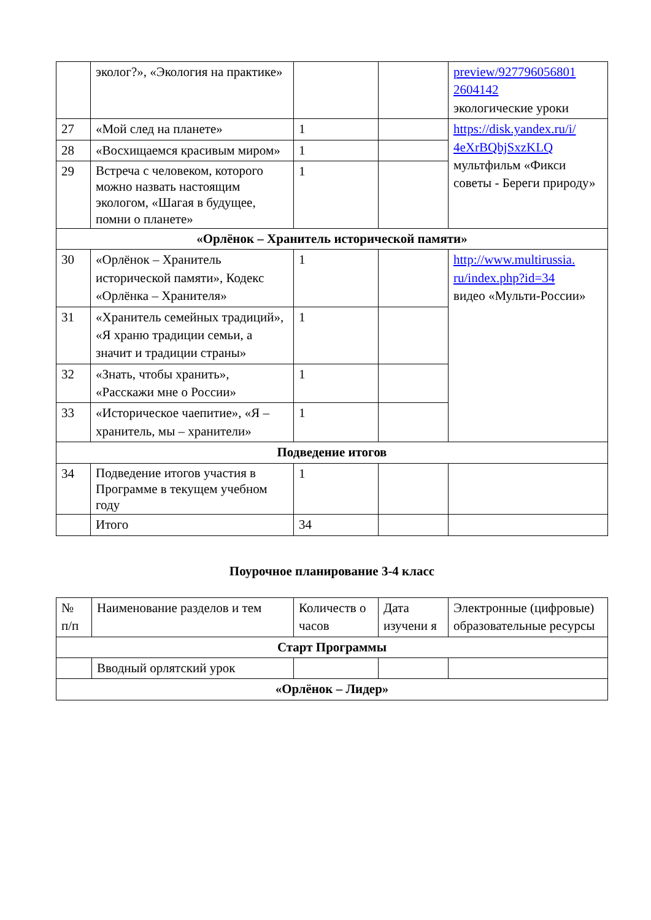| | эколог?», «Экология на практике» | | | preview/927796056801 2604142 экологические уроки |
| 27 | «Мой след на планете» | 1 | | https://disk.yandex.ru/i/ 4eXrBQbjSxzKLQ мультфильм «Фикси советы - Береги природу» |
| 28 | «Восхищаемся красивым миром» | 1 | | |
| 29 | Встреча с человеком, которого можно назвать настоящим экологом, «Шагая в будущее, помни о планете» | 1 | | |
| «Орлёнок – Хранитель исторической памяти» | | | | |
| 30 | «Орлёнок – Хранитель исторической памяти», Кодекс «Орлёнка – Хранителя» | 1 | | http://www.multirussia. ru/index.php?id=34 видео «Мульти-России» |
| 31 | «Хранитель семейных традиций», «Я храню традиции семьи, а значит и традиции страны» | 1 | | |
| 32 | «Знать, чтобы хранить», «Расскажи мне о России» | 1 | | |
| 33 | «Историческое чаепитие», «Я – хранитель, мы – хранители» | 1 | | |
| Подведение итогов | | | | |
| 34 | Подведение итогов участия в Программе в текущем учебном году | 1 | | |
| | Итого | 34 | | |
Поурочное планирование 3-4 класс
| № п/п | Наименование разделов и тем | Количеств о часов | Дата изучени я | Электронные (цифровые) образовательные ресурсы |
| Старт Программы | | | | |
| | Вводный орлятский урок | | | |
| «Орлёнок – Лидер» | | | | |